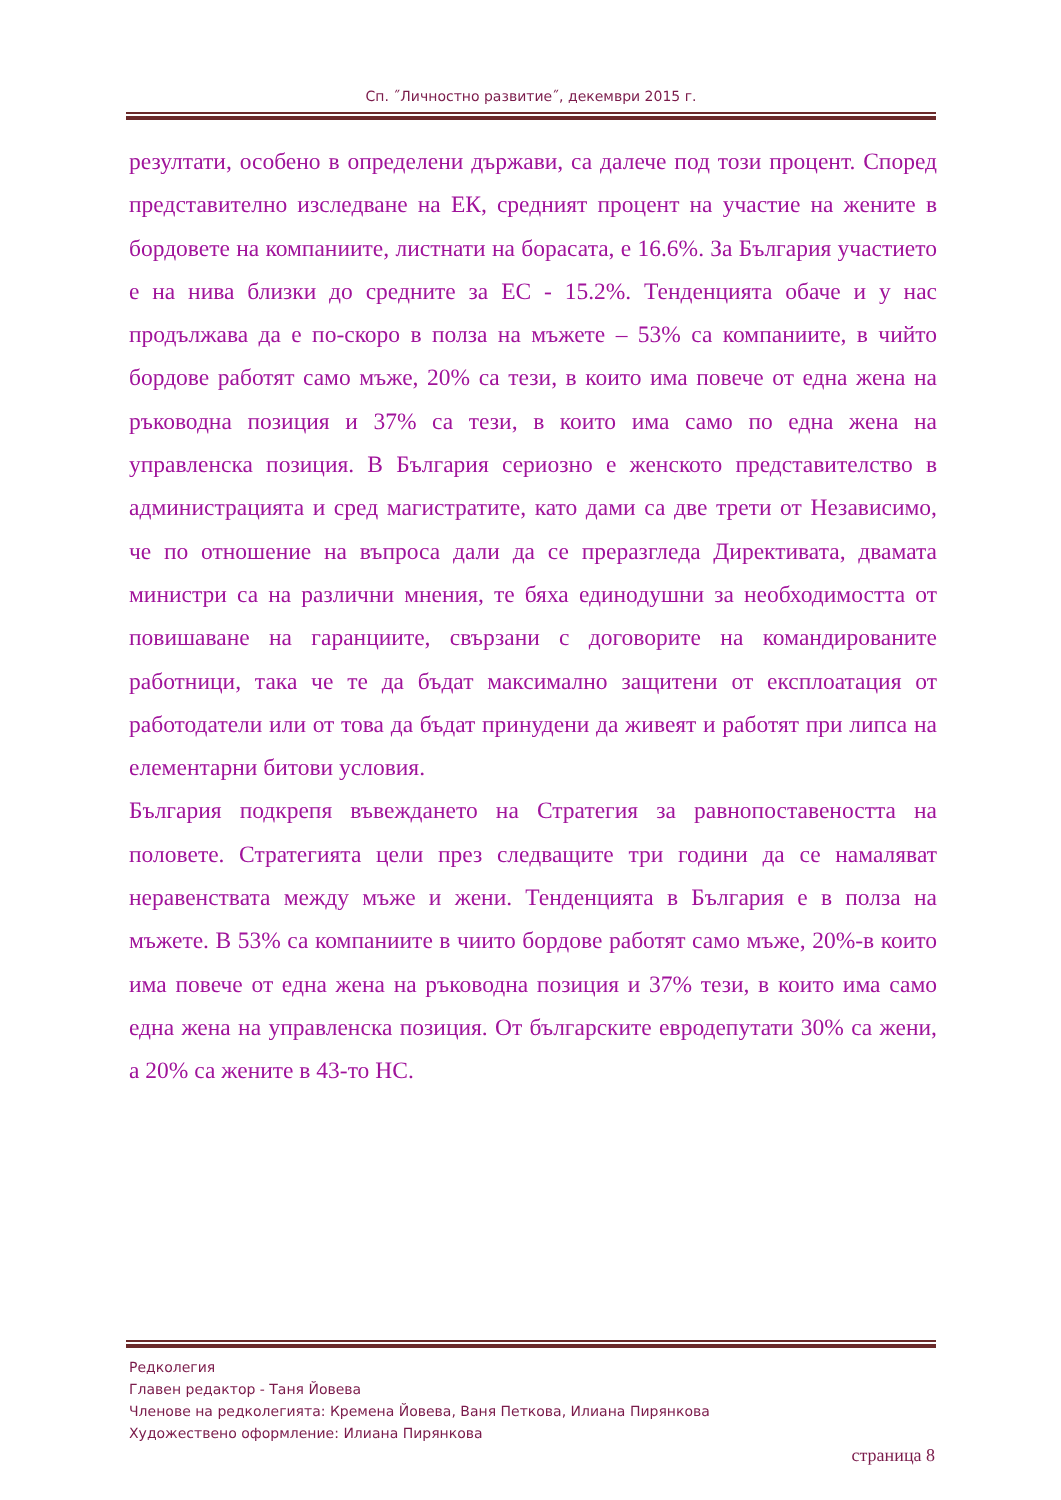Сп. ˝Личностно развитие˝, декември 2015 г.
резултати, особено в определени държави, са далече под този процент. Според представително изследване на ЕК, средният процент на участие на жените в бордовете на компаниите, листнати на борасата, е 16.6%. За България участието е на нива близки до средните за ЕС - 15.2%. Тенденцията обаче и у нас продължава да е по-скоро в полза на мъжете – 53% са компаниите, в чийто бордове работят само мъже, 20% са тези, в които има повече от една жена на ръководна позиция и 37% са тези, в които има само по една жена на управленска позиция. В България сериозно е женското представителство в администрацията и сред магистратите, като дами са две трети от Независимо, че по отношение на въпроса дали да се преразгледа Директивата, двамата министри са на различни мнения, те бяха единодушни за необходимостта от повишаване на гаранциите, свързани с договорите на командированите работници, така че те да бъдат максимално защитени от експлоатация от работодатели или от това да бъдат принудени да живеят и работят при липса на елементарни битови условия.
България подкрепя въвеждането на Стратегия за равнопоставеността на половете. Стратегията цели през следващите три години да се намаляват неравенствата между мъже и жени. Тенденцията в България е в полза на мъжете. В 53% са компаниите в чиито бордове работят само мъже, 20%-в които има повече от една жена на ръководна позиция и 37% тези, в които има само една жена на управленска позиция. От българските евродепутати 30% са жени, а 20% са жените в 43-то НС.
Редколегия
Главен редактор - Таня Йовева
Членове на редколегията: Кремена Йовева, Ваня Петкова, Илиана Пирянкова
Художествено оформление: Илиана Пирянкова
страница 8